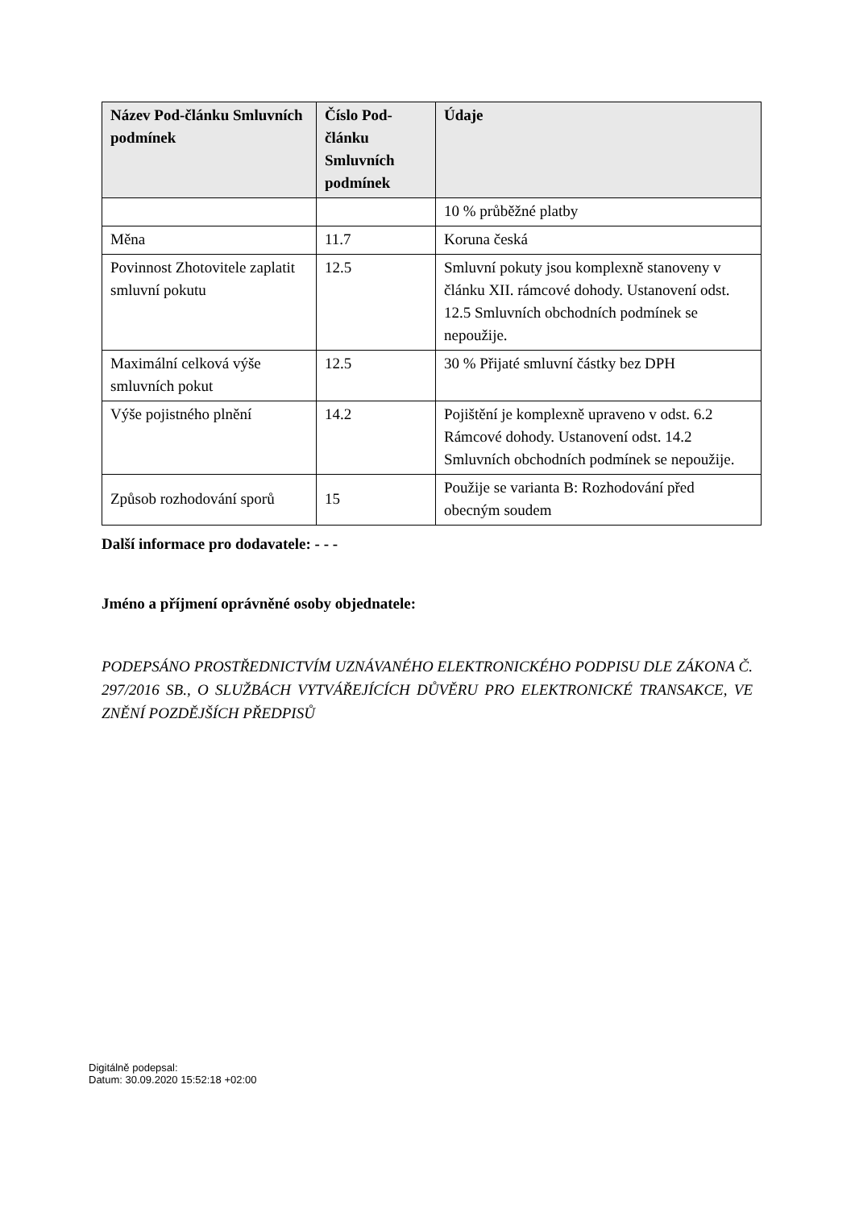| Název Pod-článku Smluvních podmínek | Číslo Pod-článku Smluvních podmínek | Údaje |
| --- | --- | --- |
| | | 10 % průběžné platby |
| Měna | 11.7 | Koruna česká |
| Povinnost Zhotovitele zaplatit smluvní pokutu | 12.5 | Smluvní pokuty jsou komplexně stanoveny v článku XII. rámcové dohody. Ustanovení odst. 12.5 Smluvních obchodních podmínek se nepoužije. |
| Maximální celková výše smluvních pokut | 12.5 | 30 % Přijaté smluvní částky bez DPH |
| Výše pojistného plnění | 14.2 | Pojištění je komplexně upraveno v odst. 6.2 Rámcové dohody. Ustanovení odst. 14.2 Smluvních obchodních podmínek se nepoužije. |
| Způsob rozhodování sporů | 15 | Použije se varianta B: Rozhodování před obecným soudem |
Další informace pro dodavatele: - - -
Jméno a příjmení oprávněné osoby objednatele:
PODEPSÁNO PROSTŘEDNICTVÍM UZNÁVANÉHO ELEKTRONICKÉHO PODPISU DLE ZÁKONA Č. 297/2016 SB., O SLUŽBÁCH VYTVÁŘEJÍCÍCH DŮVĚRU PRO ELEKTRONICKÉ TRANSAKCE, VE ZNĚNÍ POZDĚJŠÍCH PŘEDPISŮ
Digitálně podepsal:
Datum: 30.09.2020 15:52:18 +02:00